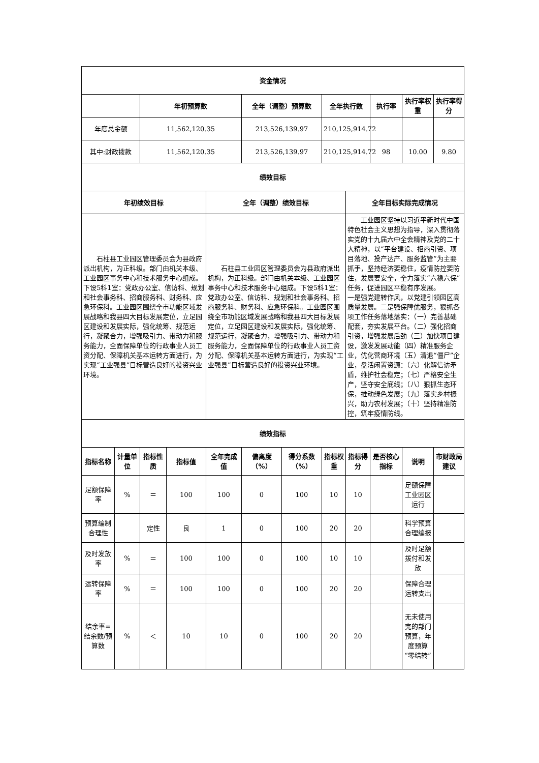| 资金情况 | | | | | | | | | | | |
| --- | --- | --- | --- | --- | --- | --- | --- | --- | --- | --- | --- |
| | | 年初预算数 | | | 全年（调整）预算数 | | 全年执行数 | | 执行率 | 执行率权重 | 执行率得分 |
| 年度总金额 | | 11,562,120.35 | | | 213,526,139.97 | | 210,125,914.72 | | | | |
| 其中:财政拨款 | | 11,562,120.35 | | | 213,526,139.97 | | 210,125,914.72 | | 98 | 10.00 | 9.80 |
| 绩效目标 | | | | | | | | | | | |
| 年初绩效目标 | | | | 全年（调整）绩效目标 | | | | 全年目标实际完成情况 | | | |
| 石柱县工业园区管理委员会为县政府派出机构，为正科级。部门由机关本级、工业园区事务中心和技术服务中心组成。下设5科1室：党政办公室、信访科、规划和社会事务科、招商服务科、财务科、应急环保科。工业园区围绕全市功能区域发展战略和我县四大目标发展定位，立足园区建设和发展实际，强化统筹、规范运行，凝聚合力，增强吸引力、带动力和服务能力，全面保障单位的行政事业人员工资分配、保障机关基本运转方面进行，为实现“工业强县”目标营造良好的投资兴业环境。 | | | | 石柱县工业园区管理委员会为县政府派出机构，为正科级。部门由机关本级、工业园区事务中心和技术服务中心组成。下设5科1室：党政办公室、信访科、规划和社会事务科、招商服务科、财务科、应急环保科。工业园区围绕全市功能区域发展战略和我县四大目标发展定位，立足园区建设和发展实际，强化统筹、规范运行，凝聚合力，增强吸引力、带动力和服务能力，全面保障单位的行政事业人员工资分配、保障机关基本运转方面进行，为实现“工业强县”目标营造良好的投资兴业环境。 | | | | 工业园区坚持以习近平新时代中国特色社会主义思想为指导，深入贯彻落实党的十九届六中全会精神及党的二十大精神，以“平台建设、招商引资、项目落地、投产达产、服务监管”为主要抓手，坚持经济要稳住，疫情防控要防住，发展要安全，全力落实“六稳六保”任务，促进园区平稳有序发展。 一是强党建转作风，以党建引领园区高质量发展。二是强保障优服务，狠抓各项工作任务落地落实：（一）完善基础配套，夯实发展平台。（二）强化招商引资，增强发展后劲（三）加快项目建设，激发发展动能（四）精准服务企业，优化营商环境（五）清退“僵尸”企业，盘活闲置资源：（六）化解信访矛盾，维护社会稳定；（七）严格安全生产，坚守安全底线；（八）狠抓生态环保，推动绿色发展；（九）落实乡村振兴，助力农村发展；（十）坚持精准防控，筑牢疫情防线。 | | | |
| 绩效指标 | | | | | | | | | | | |
| 指标名称 | 计量单位 | 指标性质 | 指标值 | 全年完成值 | 偏离度（%） | 得分系数（%） | 指标权重 | 指标得分 | 是否核心指标 | 说明 | 市财政局建议 |
| 足额保障率 | % | ＝ | 100 | 100 | 0 | 100 | 10 | 10 | | 足额保障工业园区运行 | |
| 预算编制合理性 | | 定性 | 良 | 1 | 0 | 100 | 20 | 20 | | 科学预算合理编报 | |
| 及时发放率 | % | ＝ | 100 | 100 | 0 | 100 | 10 | 10 | | 及时足额拨付和发放 | |
| 运转保障率 | % | ＝ | 100 | 100 | 0 | 100 | 20 | 20 | | 保障合理运转支出 | |
| 结余率=结余数/预算数 | % | ＜ | 10 | 10 | 0 | 100 | 20 | 20 | | 无未使用完的部门预算，年度预算“零结转” | |